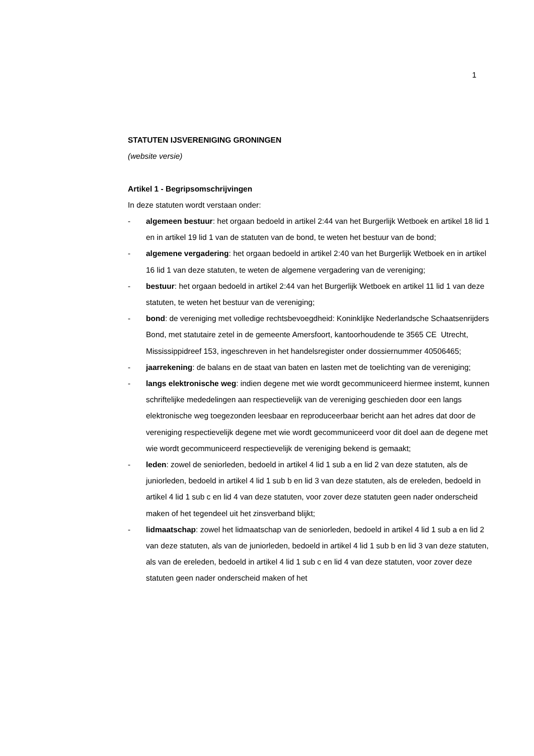1
STATUTEN IJSVERENIGING GRONINGEN
(website versie)
Artikel 1 - Begripsomschrijvingen
In deze statuten wordt verstaan onder:
- algemeen bestuur: het orgaan bedoeld in artikel 2:44 van het Burgerlijk Wetboek en artikel 18 lid 1 en in artikel 19 lid 1 van de statuten van de bond, te weten het bestuur van de bond;
- algemene vergadering: het orgaan bedoeld in artikel 2:40 van het Burgerlijk Wetboek en in artikel 16 lid 1 van deze statuten, te weten de algemene vergadering van de vereniging;
- bestuur: het orgaan bedoeld in artikel 2:44 van het Burgerlijk Wetboek en artikel 11 lid 1 van deze statuten, te weten het bestuur van de vereniging;
- bond: de vereniging met volledige rechtsbevoegdheid: Koninklijke Nederlandsche Schaatsenrijders Bond, met statutaire zetel in de gemeente Amersfoort, kantoorhoudende te 3565 CE Utrecht, Mississippidreef 153, ingeschreven in het handelsregister onder dossiernummer 40506465;
- jaarrekening: de balans en de staat van baten en lasten met de toelichting van de vereniging;
- langs elektronische weg: indien degene met wie wordt gecommuniceerd hiermee instemt, kunnen schriftelijke mededelingen aan respectievelijk van de vereniging geschieden door een langs elektronische weg toegezonden leesbaar en reproduceerbaar bericht aan het adres dat door de vereniging respectievelijk degene met wie wordt gecommuniceerd voor dit doel aan de degene met wie wordt gecommuniceerd respectievelijk de vereniging bekend is gemaakt;
- leden: zowel de seniorleden, bedoeld in artikel 4 lid 1 sub a en lid 2 van deze statuten, als de juniorleden, bedoeld in artikel 4 lid 1 sub b en lid 3 van deze statuten, als de ereleden, bedoeld in artikel 4 lid 1 sub c en lid 4 van deze statuten, voor zover deze statuten geen nader onderscheid maken of het tegendeel uit het zinsverband blijkt;
- lidmaatschap: zowel het lidmaatschap van de seniorleden, bedoeld in artikel 4 lid 1 sub a en lid 2 van deze statuten, als van de juniorleden, bedoeld in artikel 4 lid 1 sub b en lid 3 van deze statuten, als van de ereleden, bedoeld in artikel 4 lid 1 sub c en lid 4 van deze statuten, voor zover deze statuten geen nader onderscheid maken of het